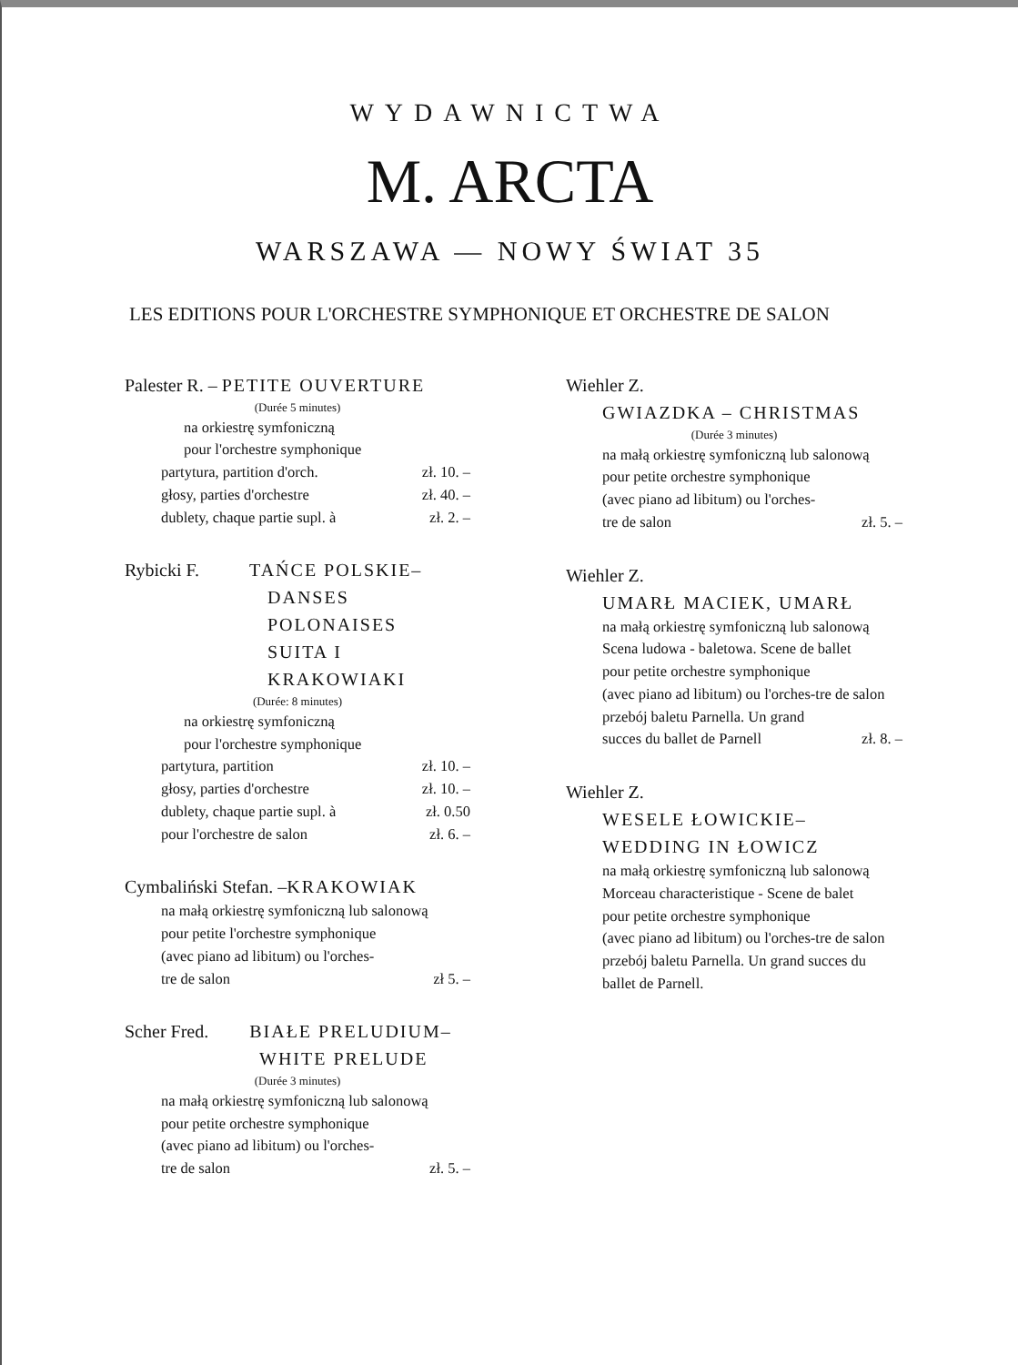WYDAWNICTWA
M. ARCTA
WARSZAWA — NOWY ŚWIAT 35
LES EDITIONS POUR L'ORCHESTRE SYMPHONIQUE ET ORCHESTRE DE SALON
Palester R. – PETITE OUVERTURE
(Durée 5 minutes)
na orkiestrę symfoniczną
pour l'orchestre symphonique
partytura, partition d'orch. zł. 10. –
głosy, parties d'orchestre zł. 40. –
dublety, chaque partie supl. à zł. 2. –
Rybicki F. TAŃCE POLSKIE–
DANSES POLONAISES
SUITA I KRAKOWIAKI
(Durée: 8 minutes)
na orkiestrę symfoniczną
pour l'orchestre symphonique
partytura, partition zł. 10. –
głosy, parties d'orchestre zł. 10. –
dublety, chaque partie supl. à zł. 0.50
pour l'orchestre de salon zł. 6. –
Cymbaliński Stefan. –KRAKOWIAK
na małą orkiestrę symfoniczną lub salonową
pour petite l'orchestre symphonique
(avec piano ad libitum) ou l'orches-
tre de salon zł 5. –
Scher Fred. BIAŁE PRELUDIUM–
WHITE PRELUDE
(Durée 3 minutes)
na małą orkiestrę symfoniczną lub salonową
pour petite orchestre symphonique
(avec piano ad libitum) ou l'orches-
tre de salon zł. 5. –
Wiehler Z.
GWIAZDKA – CHRISTMAS
(Durée 3 minutes)
na małą orkiestrę symfoniczną lub salonową
pour petite orchestre symphonique
(avec piano ad libitum) ou l'orches-
tre de salon zł. 5. –
Wiehler Z.
UMARŁ MACIEK, UMARŁ
na małą orkiestrę symfoniczną lub salonową
Scena ludowa - baletowa. Scene de ballet
pour petite orchestre symphonique
(avec piano ad libitum) ou l'orches-tre de salon
przebój baletu Parnella. Un grand
succes du ballet de Parnell zł. 8. –
Wiehler Z.
WESELE ŁOWICKIE–
WEDDING IN ŁOWICZ
na małą orkiestrę symfoniczną lub salonową
Morceau characteristique - Scene de balet
pour petite orchestre symphonique
(avec piano ad libitum) ou l'orches-tre de salon
przebój baletu Parnella. Un grand succes du ballet de Parnell.